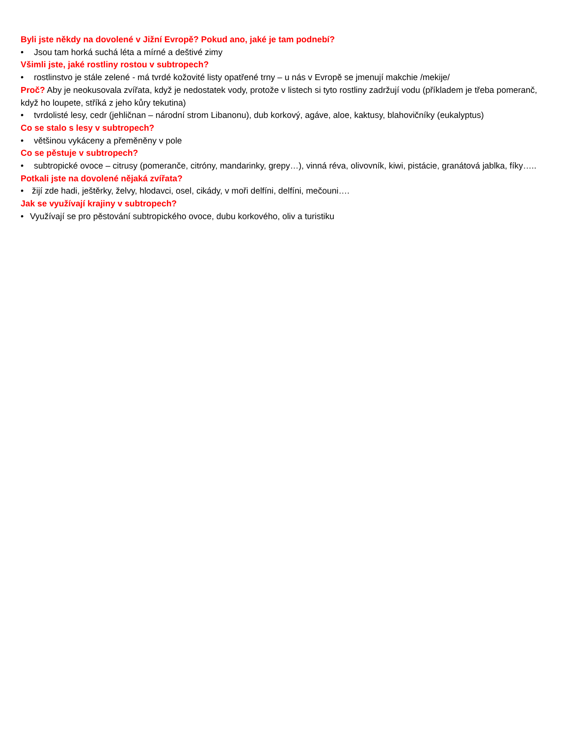Byli jste někdy na dovolené v Jižní Evropě? Pokud ano, jaké je tam podnebí?
• Jsou tam horká suchá léta a mírné a deštivé zimy
Všimli jste, jaké rostliny rostou v subtropech?
• rostlinstvo je stále zelené - má tvrdé kožovité listy opatřené trny – u nás v Evropě se jmenují makchie /mekije/
Proč? Aby je neokusovala zvířata, když je nedostatek vody, protože v listech si tyto rostliny zadržují vodu (příkladem je třeba pomeranč, když ho loupete, stříká z jeho kůry tekutina)
• tvrdolisté lesy, cedr (jehličnan – národní strom Libanonu), dub korkový, agáve, aloe, kaktusy, blahovičníky (eukalyptus)
Co se stalo s lesy v subtropech?
• většinou vykáceny a přeměněny v pole
Co se pěstuje v subtropech?
• subtropické ovoce – citrusy (pomeranče, citróny, mandarinky, grepy…), vinná réva, olivovník, kiwi, pistácie, granátová jablka, fíky…..
Potkali jste na dovolené nějaká zvířata?
• žijí zde hadi, ještěrky, želvy, hlodavci, osel, cikády, v moři delfíni, delfíni, mečouni….
Jak se využívají krajiny v subtropech?
• Využívají se pro pěstování subtropického ovoce, dubu korkového, oliv a turistiku